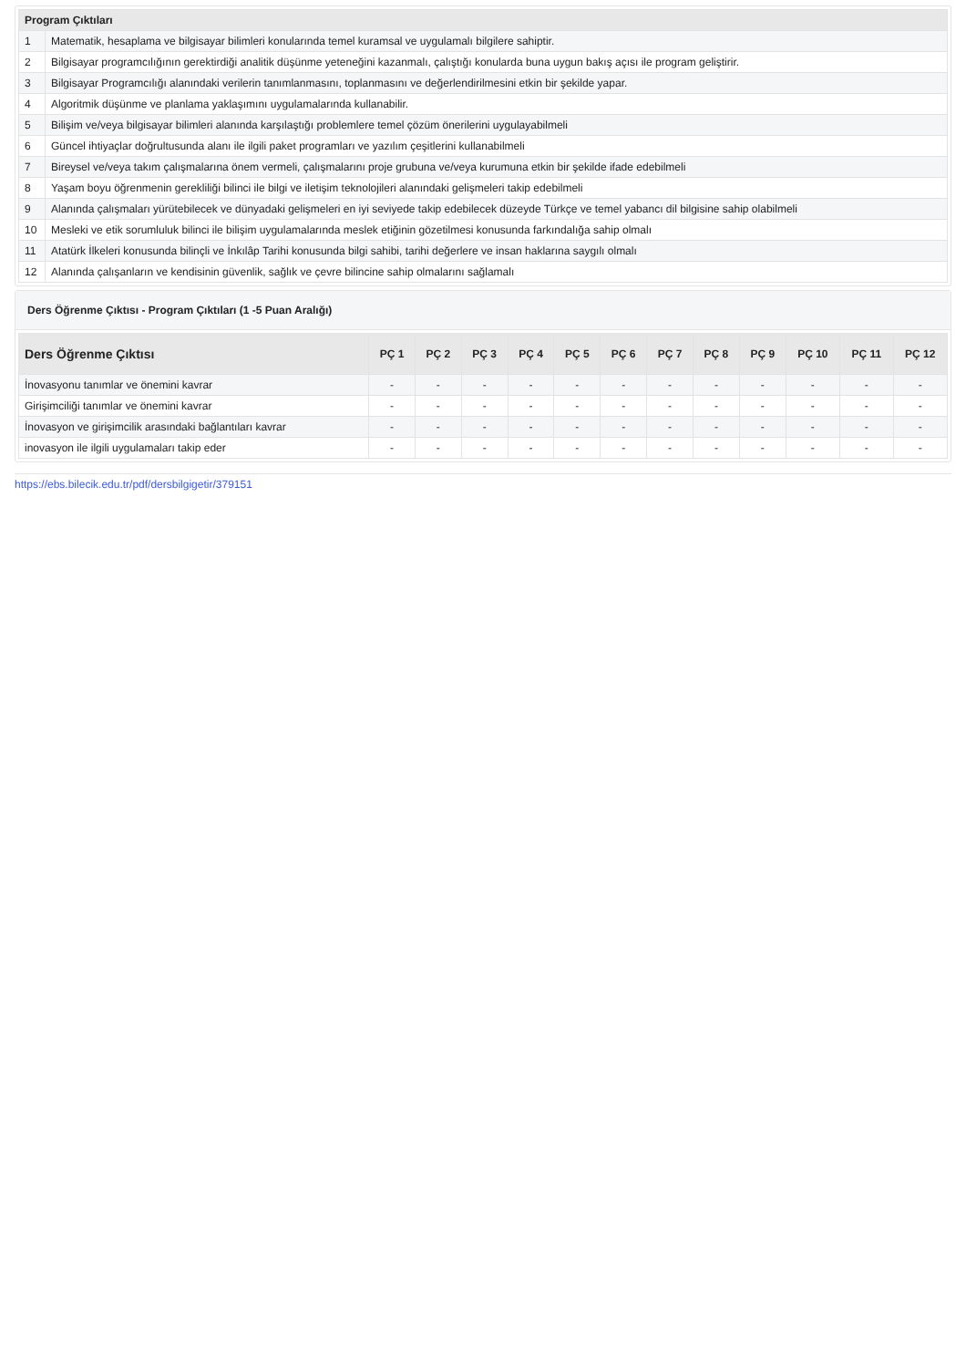| Program Çıktıları | |
| --- | --- |
| 1 | Matematik, hesaplama ve bilgisayar bilimleri konularında temel kuramsal ve uygulamalı bilgilere sahiptir. |
| 2 | Bilgisayar programcılığının gerektirdiği analitik düşünme yeteneğini kazanmalı, çalıştığı konularda buna uygun bakış açısı ile program geliştirir. |
| 3 | Bilgisayar Programcılığı alanındaki verilerin tanımlanmasını, toplanmasını ve değerlendirilmesini etkin bir şekilde yapar. |
| 4 | Algoritmik düşünme ve planlama yaklaşımını uygulamalarında kullanabilir. |
| 5 | Bilişim ve/veya bilgisayar bilimleri alanında karşılaştığı problemlere temel çözüm önerilerini uygulayabilmeli |
| 6 | Güncel ihtiyaçlar doğrultusunda alanı ile ilgili paket programları ve yazılım çeşitlerini kullanabilmeli |
| 7 | Bireysel ve/veya takım çalışmalarına önem vermeli, çalışmalarını proje grubuna ve/veya kurumuna etkin bir şekilde ifade edebilmeli |
| 8 | Yaşam boyu öğrenmenin gerekliliği bilinci ile bilgi ve iletişim teknolojileri alanındaki gelişmeleri takip edebilmeli |
| 9 | Alanında çalışmaları yürütebilecek ve dünyadaki gelişmeleri en iyi seviyede takip edebilecek düzeyde Türkçe ve temel yabancı dil bilgisine sahip olabilmeli |
| 10 | Mesleki ve etik sorumluluk bilinci ile bilişim uygulamalarında meslek etiğinin gözetilmesi konusunda farkındalığa sahip olmalı |
| 11 | Atatürk İlkeleri konusunda bilinçli ve İnkılâp Tarihi konusunda bilgi sahibi, tarihi değerlere ve insan haklarına saygılı olmalı |
| 12 | Alanında çalışanların ve kendisinin güvenlik, sağlık ve çevre bilincine sahip olmalarını sağlamalı |
Ders Öğrenme Çıktısı - Program Çıktıları (1 -5 Puan Aralığı)
| Ders Öğrenme Çıktısı | PÇ 1 | PÇ 2 | PÇ 3 | PÇ 4 | PÇ 5 | PÇ 6 | PÇ 7 | PÇ 8 | PÇ 9 | PÇ 10 | PÇ 11 | PÇ 12 |
| --- | --- | --- | --- | --- | --- | --- | --- | --- | --- | --- | --- | --- |
| İnovasyonu tanımlar ve önemini kavrar | - | - | - | - | - | - | - | - | - | - | - | - |
| Girişimciliği tanımlar ve önemini kavrar | - | - | - | - | - | - | - | - | - | - | - | - |
| İnovasyon ve girişimcilik arasındaki bağlantıları kavrar | - | - | - | - | - | - | - | - | - | - | - | - |
| inovasyon ile ilgili uygulamaları takip eder | - | - | - | - | - | - | - | - | - | - | - | - |
https://ebs.bilecik.edu.tr/pdf/dersbilgigetir/379151